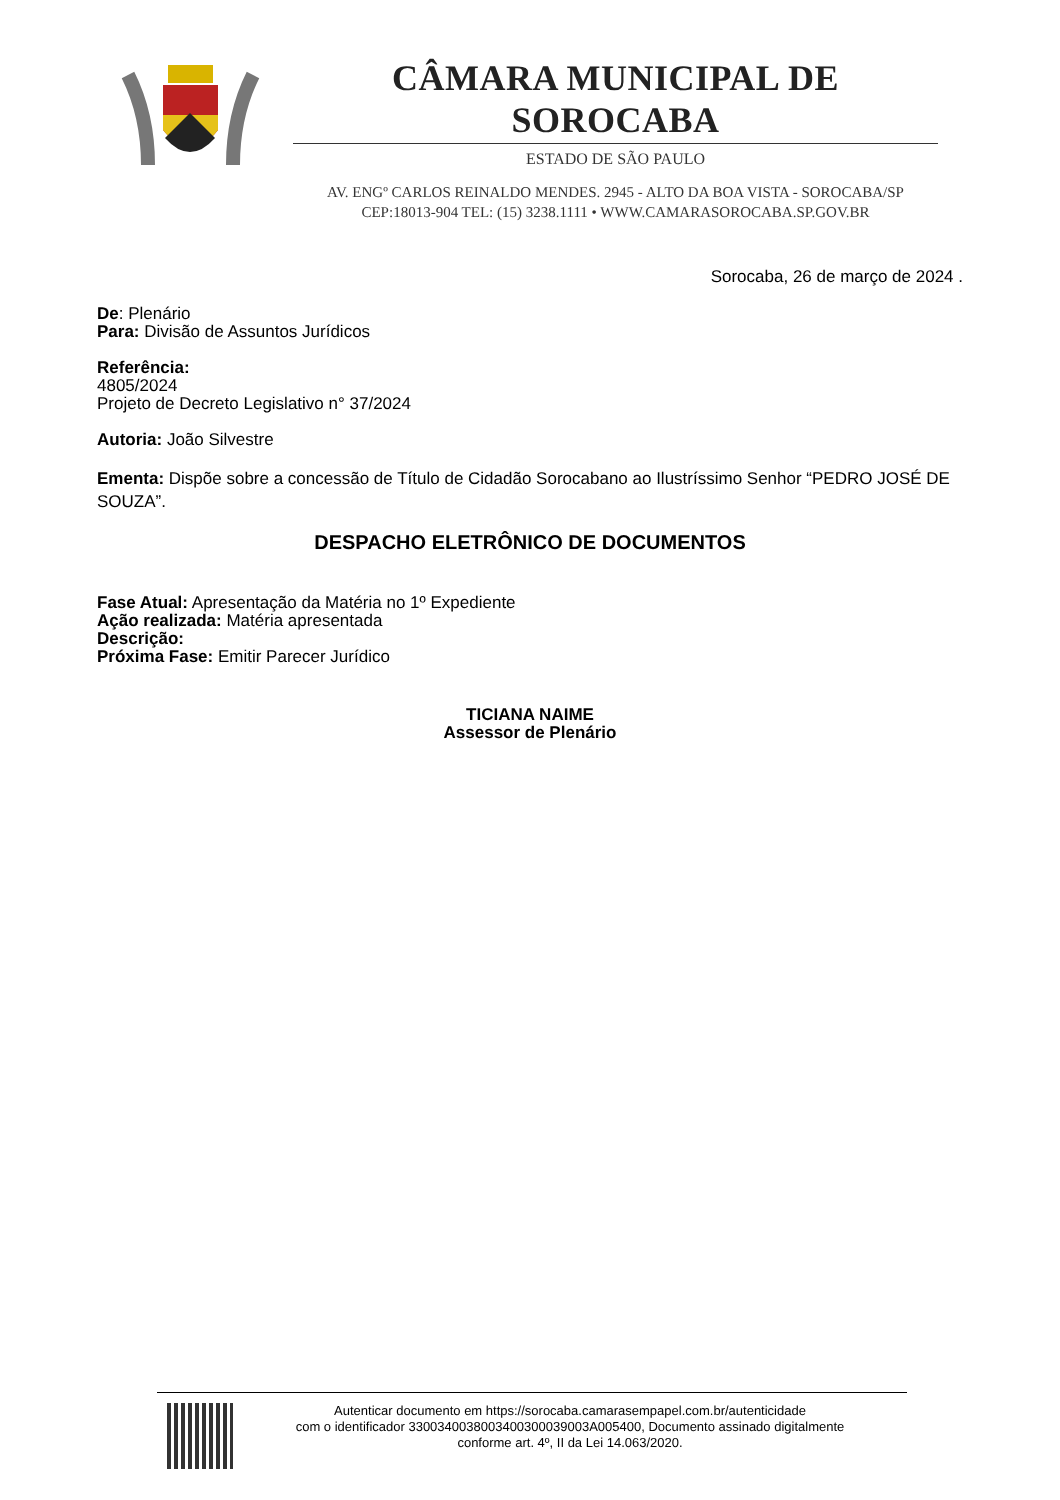CÂMARA MUNICIPAL DE SOROCABA
ESTADO DE SÃO PAULO
AV. ENGº CARLOS REINALDO MENDES. 2945 - ALTO DA BOA VISTA - SOROCABA/SP
CEP:18013-904 TEL: (15) 3238.1111 • WWW.CAMARASOROCABA.SP.GOV.BR
Sorocaba, 26 de março de 2024 .
De: Plenário
Para: Divisão de Assuntos Jurídicos
Referência:
4805/2024
Projeto de Decreto Legislativo n° 37/2024
Autoria: João Silvestre
Ementa: Dispõe sobre a concessão de Título de Cidadão Sorocabano ao Ilustríssimo Senhor “PEDRO JOSÉ DE SOUZA”.
DESPACHO ELETRÔNICO DE DOCUMENTOS
Fase Atual: Apresentação da Matéria no 1º Expediente
Ação realizada: Matéria apresentada
Descrição:
Próxima Fase: Emitir Parecer Jurídico
TICIANA NAIME
Assessor de Plenário
Autenticar documento em https://sorocaba.camarasempapel.com.br/autenticidade
com o identificador 3300340038003400300039003A005400, Documento assinado digitalmente
conforme art. 4º, II da Lei 14.063/2020.